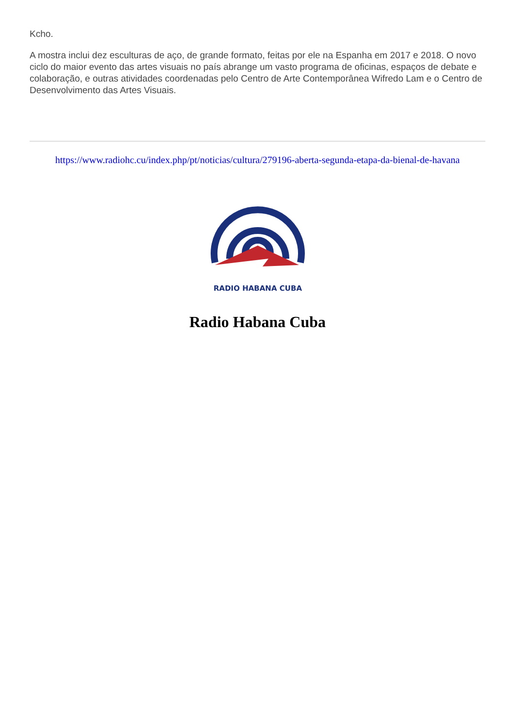Kcho.
A mostra inclui dez esculturas de aço, de grande formato, feitas por ele na Espanha em 2017 e 2018. O novo ciclo do maior evento das artes visuais no país abrange um vasto programa de oficinas, espaços de debate e colaboração, e outras atividades coordenadas pelo Centro de Arte Contemporânea Wifredo Lam e o Centro de Desenvolvimento das Artes Visuais.
https://www.radiohc.cu/index.php/pt/noticias/cultura/279196-aberta-segunda-etapa-da-bienal-de-havana
RADIO HABANA CUBA
Radio Habana Cuba